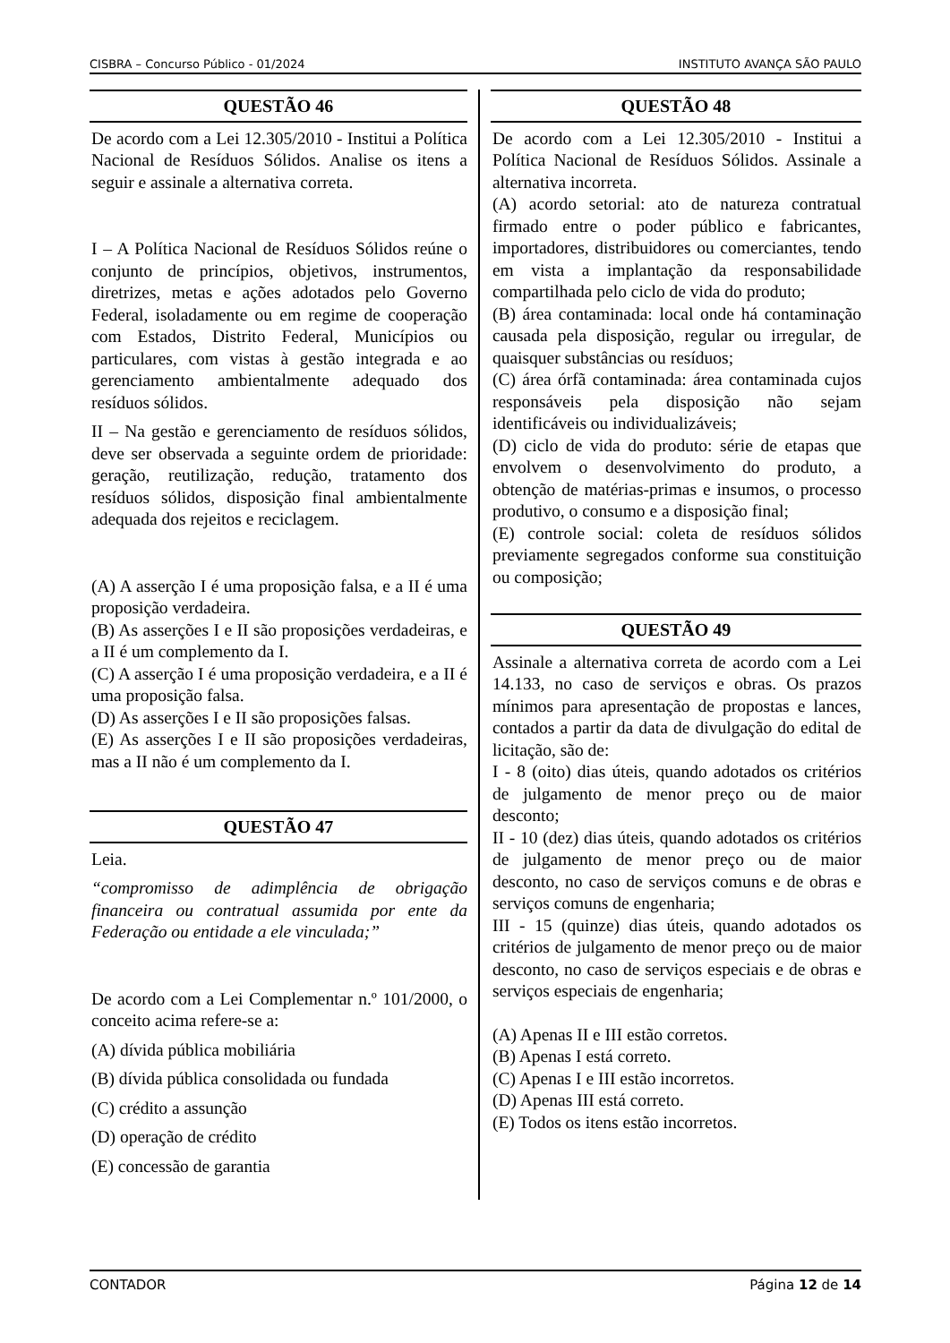CISBRA – Concurso Público - 01/2024 INSTITUTO AVANÇA SÃO PAULO
QUESTÃO 46
De acordo com a Lei 12.305/2010 - Institui a Política Nacional de Resíduos Sólidos. Analise os itens a seguir e assinale a alternativa correta.
I – A Política Nacional de Resíduos Sólidos reúne o conjunto de princípios, objetivos, instrumentos, diretrizes, metas e ações adotados pelo Governo Federal, isoladamente ou em regime de cooperação com Estados, Distrito Federal, Municípios ou particulares, com vistas à gestão integrada e ao gerenciamento ambientalmente adequado dos resíduos sólidos.
II – Na gestão e gerenciamento de resíduos sólidos, deve ser observada a seguinte ordem de prioridade: geração, reutilização, redução, tratamento dos resíduos sólidos, disposição final ambientalmente adequada dos rejeitos e reciclagem.
(A) A asserção I é uma proposição falsa, e a II é uma proposição verdadeira.
(B) As asserções I e II são proposições verdadeiras, e a II é um complemento da I.
(C) A asserção I é uma proposição verdadeira, e a II é uma proposição falsa.
(D) As asserções I e II são proposições falsas.
(E) As asserções I e II são proposições verdadeiras, mas a II não é um complemento da I.
QUESTÃO 47
Leia.
“compromisso de adimplência de obrigação financeira ou contratual assumida por ente da Federação ou entidade a ele vinculada;”
De acordo com a Lei Complementar n.º 101/2000, o conceito acima refere-se a:
(A) dívida pública mobiliária
(B) dívida pública consolidada ou fundada
(C) crédito a assunção
(D) operação de crédito
(E) concessão de garantia
QUESTÃO 48
De acordo com a Lei 12.305/2010 - Institui a Política Nacional de Resíduos Sólidos. Assinale a alternativa incorreta.
(A) acordo setorial: ato de natureza contratual firmado entre o poder público e fabricantes, importadores, distribuidores ou comerciantes, tendo em vista a implantação da responsabilidade compartilhada pelo ciclo de vida do produto;
(B) área contaminada: local onde há contaminação causada pela disposição, regular ou irregular, de quaisquer substâncias ou resíduos;
(C) área órfã contaminada: área contaminada cujos responsáveis pela disposição não sejam identificáveis ou individualizáveis;
(D) ciclo de vida do produto: série de etapas que envolvem o desenvolvimento do produto, a obtenção de matérias-primas e insumos, o processo produtivo, o consumo e a disposição final;
(E) controle social: coleta de resíduos sólidos previamente segregados conforme sua constituição ou composição;
QUESTÃO 49
Assinale a alternativa correta de acordo com a Lei 14.133, no caso de serviços e obras. Os prazos mínimos para apresentação de propostas e lances, contados a partir da data de divulgação do edital de licitação, são de:
I - 8 (oito) dias úteis, quando adotados os critérios de julgamento de menor preço ou de maior desconto;
II - 10 (dez) dias úteis, quando adotados os critérios de julgamento de menor preço ou de maior desconto, no caso de serviços comuns e de obras e serviços comuns de engenharia;
III - 15 (quinze) dias úteis, quando adotados os critérios de julgamento de menor preço ou de maior desconto, no caso de serviços especiais e de obras e serviços especiais de engenharia;
(A) Apenas II e III estão corretos.
(B) Apenas I está correto.
(C) Apenas I e III estão incorretos.
(D) Apenas III está correto.
(E) Todos os itens estão incorretos.
CONTADOR Página 12 de 14